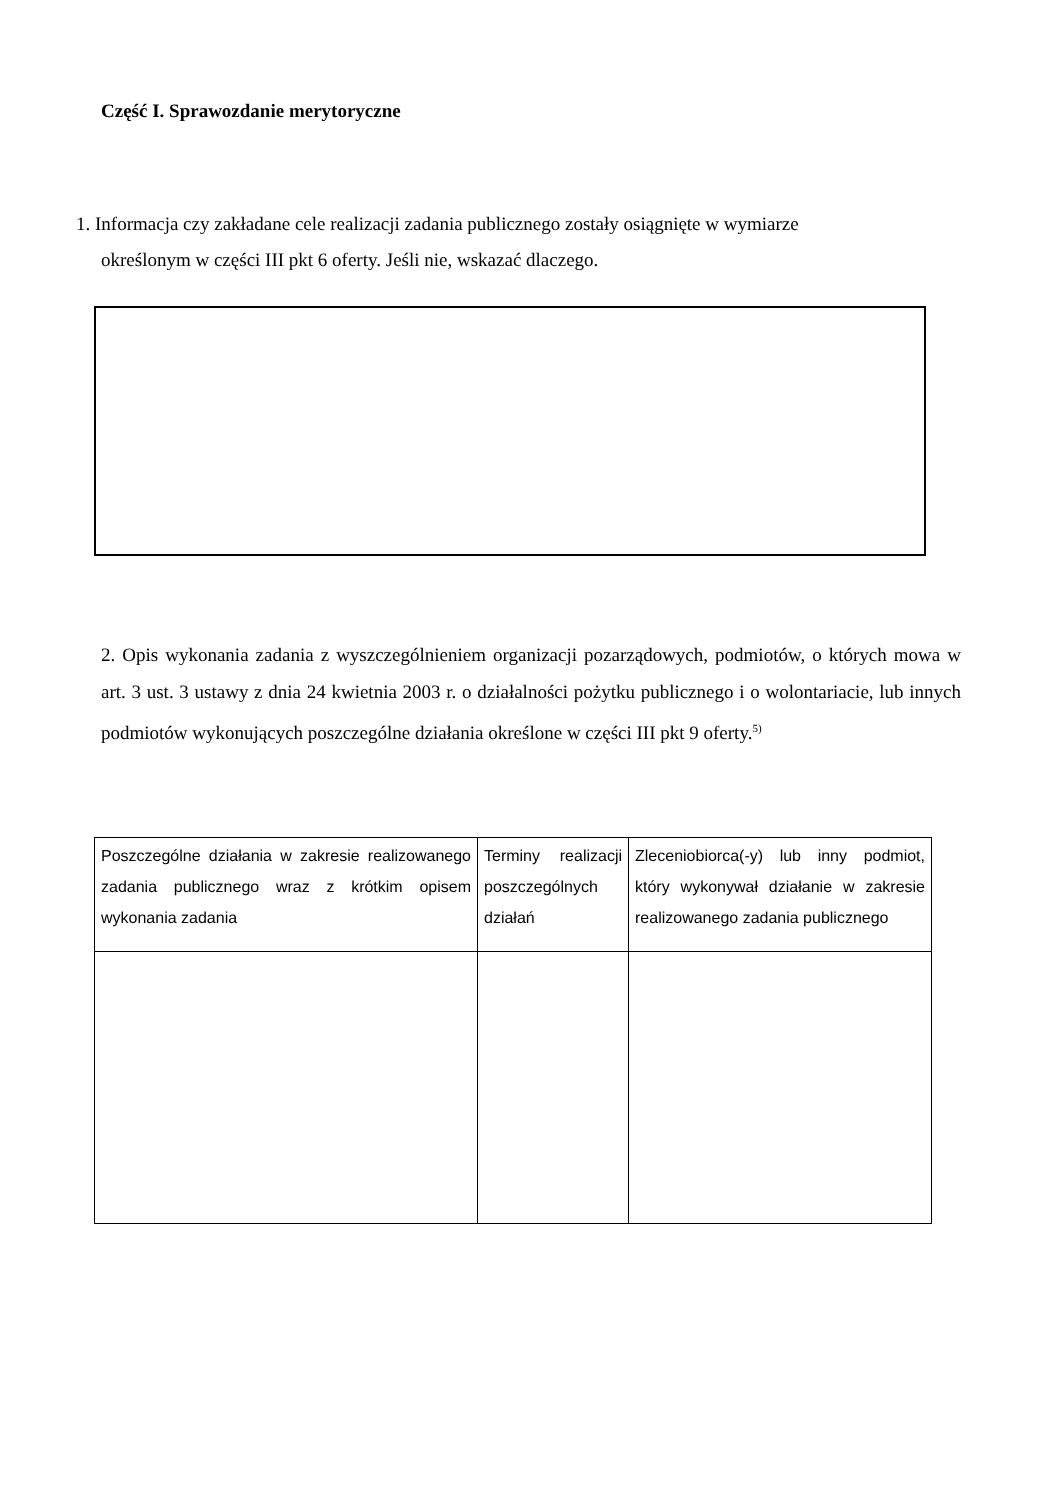Część I. Sprawozdanie merytoryczne
1. Informacja czy zakładane cele realizacji zadania publicznego zostały osiągnięte w wymiarze
określonym w części III pkt 6 oferty. Jeśli nie, wskazać dlaczego.
2. Opis wykonania zadania z wyszczególnieniem organizacji pozarządowych, podmiotów, o których mowa w art. 3 ust. 3 ustawy z dnia 24 kwietnia 2003 r. o działalności pożytku publicznego i o wolontariacie, lub innych podmiotów wykonujących poszczególne działania określone w części III pkt 9 oferty.<sup>5)</sup>
| Poszczególne działania w zakresie realizowanego zadania publicznego wraz z krótkim opisem wykonania zadania | Terminy realizacji poszczególnych działań | Zleceniobiorca(-y) lub inny podmiot, który wykonywał działanie w zakresie realizowanego zadania publicznego |